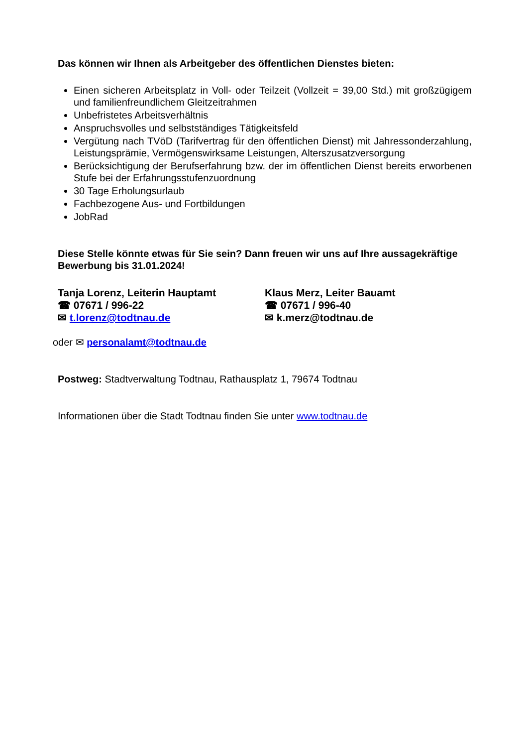Das können wir Ihnen als Arbeitgeber des öffentlichen Dienstes bieten:
Einen sicheren Arbeitsplatz in Voll- oder Teilzeit (Vollzeit = 39,00 Std.) mit großzügigem und familienfreundlichem Gleitzeitrahmen
Unbefristetes Arbeitsverhältnis
Anspruchsvolles und selbstständiges Tätigkeitsfeld
Vergütung nach TVöD (Tarifvertrag für den öffentlichen Dienst) mit Jahressonderzahlung, Leistungsprämie, Vermögenswirksame Leistungen, Alterszusatzversorgung
Berücksichtigung der Berufserfahrung bzw. der im öffentlichen Dienst bereits erworbenen Stufe bei der Erfahrungsstufenzuordnung
30 Tage Erholungsurlaub
Fachbezogene Aus- und Fortbildungen
JobRad
Diese Stelle könnte etwas für Sie sein? Dann freuen wir uns auf Ihre aussagekräftige Bewerbung bis 31.01.2024!
Tanja Lorenz, Leiterin Hauptamt
☎ 07671 / 996-22
✉ t.lorenz@todtnau.de
Klaus Merz, Leiter Bauamt
☎ 07671 / 996-40
✉ k.merz@todtnau.de
oder ✉ personalamt@todtnau.de
Postweg: Stadtverwaltung Todtnau, Rathausplatz 1, 79674 Todtnau
Informationen über die Stadt Todtnau finden Sie unter www.todtnau.de